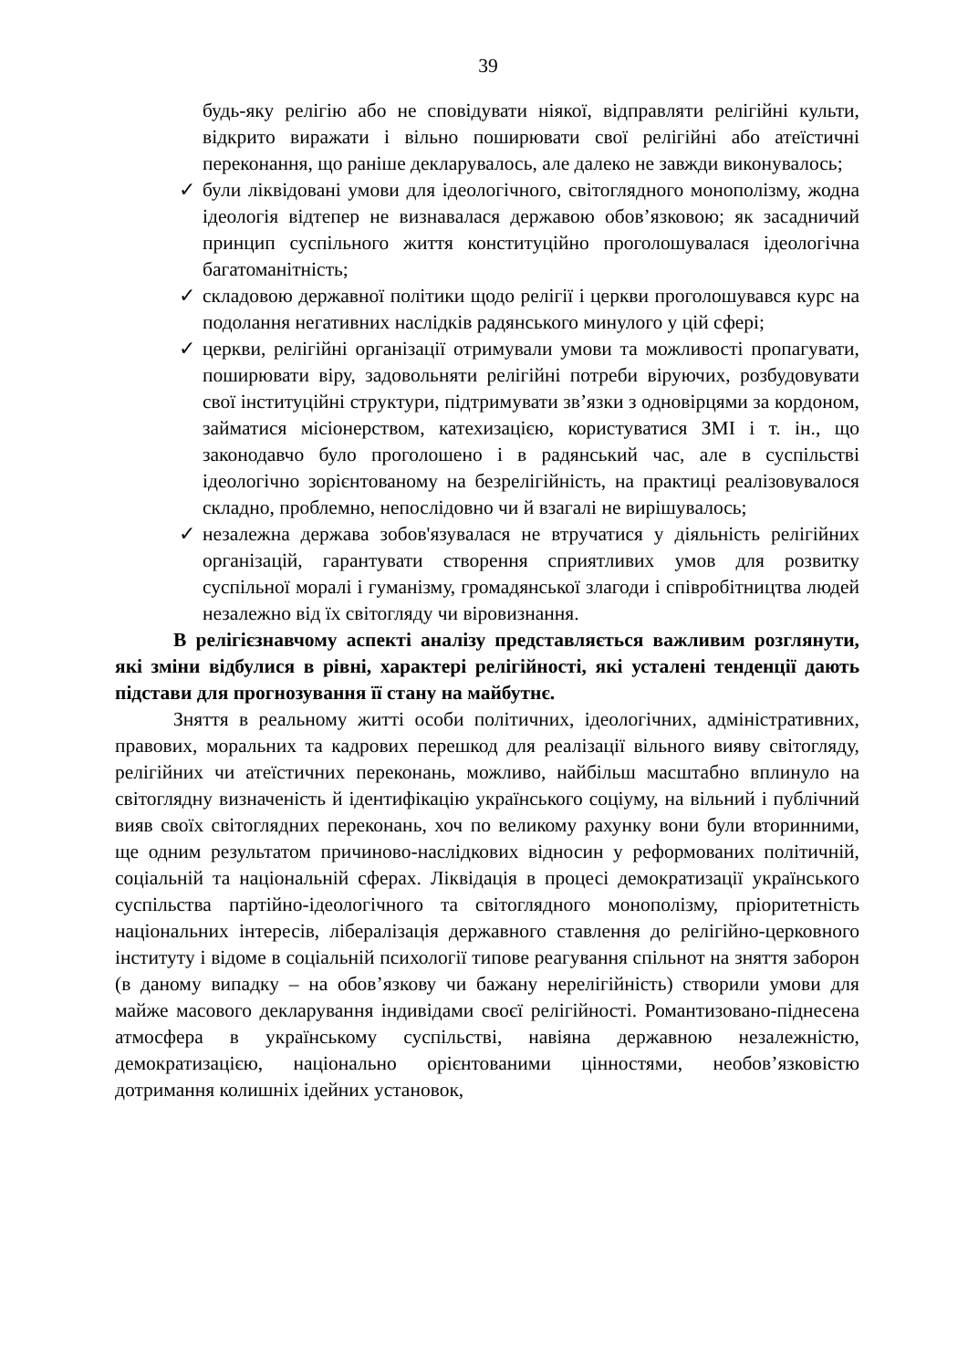39
будь-яку релігію або не сповідувати ніякої, відправляти релігійні культи, відкрито виражати і вільно поширювати свої релігійні або атеїстичні переконання, що раніше декларувалось, але далеко не завжди виконувалось;
✓ були ліквідовані умови для ідеологічного, світоглядного монополізму, жодна ідеологія відтепер не визнавалася державою обов’язковою; як засадничий принцип суспільного життя конституційно проголошувалася ідеологічна багатоманітність;
✓ складовою державної політики щодо релігії і церкви проголошувався курс на подолання негативних наслідків радянського минулого у цій сфері;
✓ церкви, релігійні організації отримували умови та можливості пропагувати, поширювати віру, задовольняти релігійні потреби віруючих, розбудовувати свої інституційні структури, підтримувати зв’язки з одновірцями за кордоном, займатися місіонерством, катехизацією, користуватися ЗМІ і т. ін., що законодавчо було проголошено і в радянський час, але в суспільстві ідеологічно зорієнтованому на безрелігійність, на практиці реалізовувалося складно, проблемно, непослідовно чи й взагалі не вирішувалось;
✓ незалежна держава зобов'язувалася не втручатися у діяльність релігійних організацій, гарантувати створення сприятливих умов для розвитку суспільної моралі і гуманізму, громадянської злагоди і співробітництва людей незалежно від їх світогляду чи віровизнання.
В релігієзнавчому аспекті аналізу представляється важливим розглянути, які зміни відбулися в рівні, характері релігійності, які усталені тенденції дають підстави для прогнозування її стану на майбутнє.
Зняття в реальному житті особи політичних, ідеологічних, адміністративних, правових, моральних та кадрових перешкод для реалізації вільного вияву світогляду, релігійних чи атеїстичних переконань, можливо, найбільш масштабно вплинуло на світоглядну визначеність й ідентифікацію українського соціуму, на вільний і публічний вияв своїх світоглядних переконань, хоч по великому рахунку вони були вторинними, ще одним результатом причиново-наслідкових відносин у реформованих політичній, соціальній та національній сферах. Ліквідація в процесі демократизації українського суспільства партійно-ідеологічного та світоглядного монополізму, пріоритетність національних інтересів, лібералізація державного ставлення до релігійно-церковного інституту і відоме в соціальній психології типове реагування спільнот на зняття заборон (в даному випадку – на обов’язкову чи бажану нерелігійність) створили умови для майже масового декларування індивідами своєї релігійності. Романтизовано-піднесена атмосфера в українському суспільстві, навіяна державною незалежністю, демократизацією, національно орієнтованими цінностями, необов’язковістю дотримання колишніх ідейних установок,